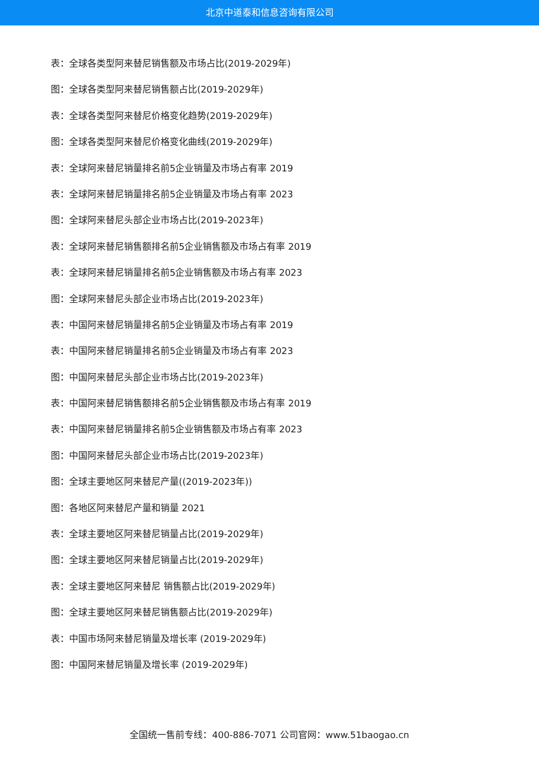北京中道泰和信息咨询有限公司
表：全球各类型阿来替尼销售额及市场占比(2019-2029年)
图：全球各类型阿来替尼销售额占比(2019-2029年)
表：全球各类型阿来替尼价格变化趋势(2019-2029年)
图：全球各类型阿来替尼价格变化曲线(2019-2029年)
表：全球阿来替尼销量排名前5企业销量及市场占有率 2019
表：全球阿来替尼销量排名前5企业销量及市场占有率 2023
图：全球阿来替尼头部企业市场占比(2019-2023年)
表：全球阿来替尼销售额排名前5企业销售额及市场占有率 2019
表：全球阿来替尼销量排名前5企业销售额及市场占有率 2023
图：全球阿来替尼头部企业市场占比(2019-2023年)
表：中国阿来替尼销量排名前5企业销量及市场占有率 2019
表：中国阿来替尼销量排名前5企业销量及市场占有率 2023
图：中国阿来替尼头部企业市场占比(2019-2023年)
表：中国阿来替尼销售额排名前5企业销售额及市场占有率 2019
表：中国阿来替尼销量排名前5企业销售额及市场占有率 2023
图：中国阿来替尼头部企业市场占比(2019-2023年)
图：全球主要地区阿来替尼产量((2019-2023年))
图：各地区阿来替尼产量和销量 2021
表：全球主要地区阿来替尼销量占比(2019-2029年)
图：全球主要地区阿来替尼销量占比(2019-2029年)
表：全球主要地区阿来替尼 销售额占比(2019-2029年)
图：全球主要地区阿来替尼销售额占比(2019-2029年)
表：中国市场阿来替尼销量及增长率 (2019-2029年)
图：中国阿来替尼销量及增长率 (2019-2029年)
全国统一售前专线：400-886-7071 公司官网：www.51baogao.cn